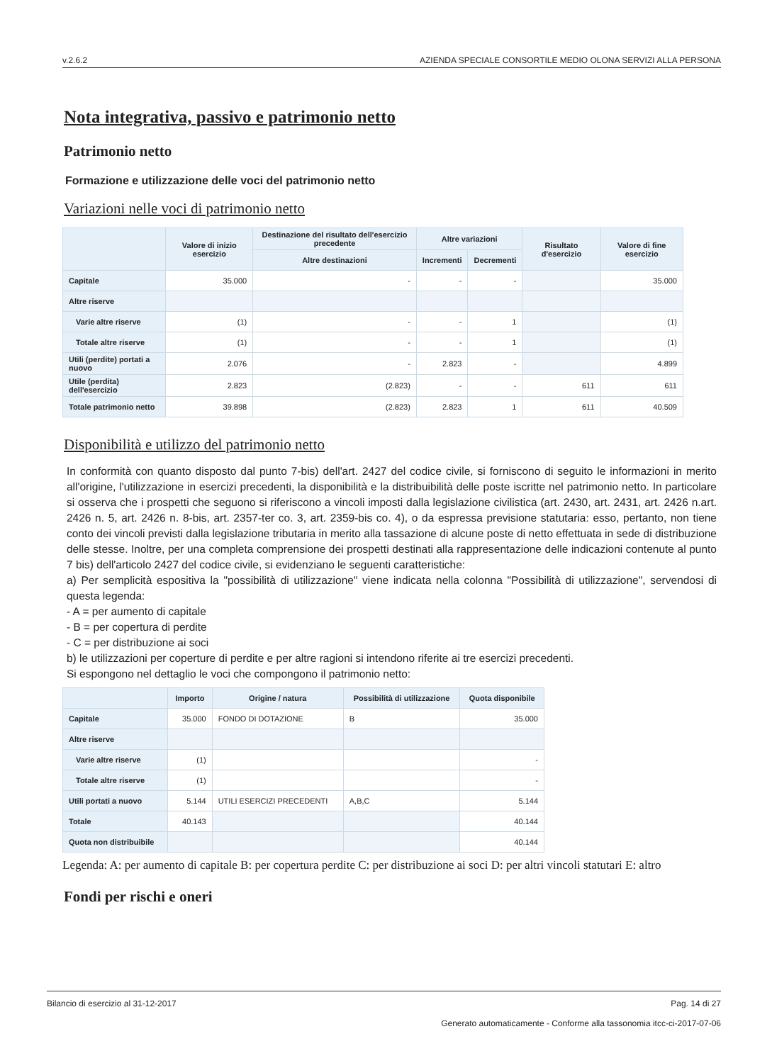v.2.6.2 AZIENDA SPECIALE CONSORTILE MEDIO OLONA SERVIZI ALLA PERSONA
Nota integrativa, passivo e patrimonio netto
Patrimonio netto
Formazione e utilizzazione delle voci del patrimonio netto
Variazioni nelle voci di patrimonio netto
| | Valore di inizio esercizio | Destinazione del risultato dell'esercizio precedente | Altre variazioni | | Risultato d'esercizio | Valore di fine esercizio |
| --- | --- | --- | --- | --- | --- | --- |
| | | Altre destinazioni | Incrementi | Decrementi | | |
| Capitale | 35.000 | - | - | - | | 35.000 |
| Altre riserve | | | | | | |
| Varie altre riserve | (1) | - | - | 1 | | (1) |
| Totale altre riserve | (1) | - | - | 1 | | (1) |
| Utili (perdite) portati a nuovo | 2.076 | - | 2.823 | - | | 4.899 |
| Utile (perdita) dell'esercizio | 2.823 | (2.823) | - | - | 611 | 611 |
| Totale patrimonio netto | 39.898 | (2.823) | 2.823 | 1 | 611 | 40.509 |
Disponibilità e utilizzo del patrimonio netto
In conformità con quanto disposto dal punto 7-bis) dell'art. 2427 del codice civile, si forniscono di seguito le informazioni in merito all'origine, l'utilizzazione in esercizi precedenti, la disponibilità e la distribuibilità delle poste iscritte nel patrimonio netto. In particolare si osserva che i prospetti che seguono si riferiscono a vincoli imposti dalla legislazione civilistica (art. 2430, art. 2431, art. 2426 n.art. 2426 n. 5, art. 2426 n. 8-bis, art. 2357-ter co. 3, art. 2359-bis co. 4), o da espressa previsione statutaria: esso, pertanto, non tiene conto dei vincoli previsti dalla legislazione tributaria in merito alla tassazione di alcune poste di netto effettuata in sede di distribuzione delle stesse. Inoltre, per una completa comprensione dei prospetti destinati alla rappresentazione delle indicazioni contenute al punto 7 bis) dell'articolo 2427 del codice civile, si evidenziano le seguenti caratteristiche:
a) Per semplicità espositiva la "possibilità di utilizzazione" viene indicata nella colonna "Possibilità di utilizzazione", servendosi di questa legenda:
- A = per aumento di capitale
- B = per copertura di perdite
- C = per distribuzione ai soci
b) le utilizzazioni per coperture di perdite e per altre ragioni si intendono riferite ai tre esercizi precedenti.
Si espongono nel dettaglio le voci che compongono il patrimonio netto:
| | Importo | Origine / natura | Possibilità di utilizzazione | Quota disponibile |
| --- | --- | --- | --- | --- |
| Capitale | 35.000 | FONDO DI DOTAZIONE | B | 35.000 |
| Altre riserve | | | | |
| Varie altre riserve | (1) | | | - |
| Totale altre riserve | (1) | | | - |
| Utili portati a nuovo | 5.144 | UTILI ESERCIZI PRECEDENTI | A,B,C | 5.144 |
| Totale | 40.143 | | | 40.144 |
| Quota non distribuibile | | | | 40.144 |
Legenda: A: per aumento di capitale B: per copertura perdite C: per distribuzione ai soci D: per altri vincoli statutari E: altro
Fondi per rischi e oneri
Bilancio di esercizio al 31-12-2017 Pag. 14 di 27
Generato automaticamente - Conforme alla tassonomia itcc-ci-2017-07-06